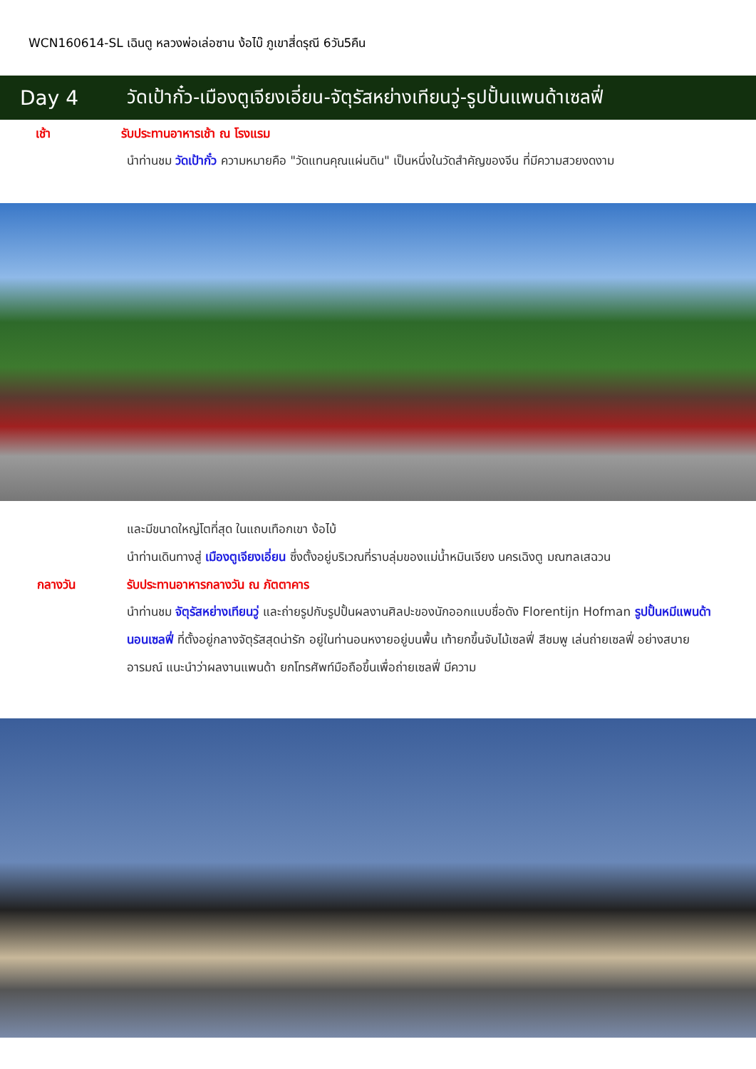WCN160614-SL เฉินตู หลวงพ่อเล่อซาน ง้อไบ๊ ภูเขาสี่ดรุณี 6วัน5คืน
Day 4
วัดเป้ากั๋ว-เมืองตูเจียงเอี่ยน-จัตุรัสหย่างเทียนวู่-รูปปั้นแพนด้าเซลฟี่
เช้า รับประทานอาหารเช้า ณ โรงแรม
นำท่านชม วัดเป้ากั๋ว ความหมายคือ "วัดแทนคุณแผ่นดิน" เป็นหนึ่งในวัดสำคัญของจีน ที่มีความสวยงดงาม
และมีขนาดใหญ่โตที่สุด ในแถบเทือกเขา ง้อไบ้
นำท่านเดินทางสู่ เมืองตูเจียงเอี่ยน ซึ่งตั้งอยู่บริเวณที่ราบลุ่มของแม่น้ำหมินเจียง นครเฉิงตู มณฑลเสฉวน
กลางวัน รับประทานอาหารกลางวัน ณ ภัตตาคาร
นำท่านชม จัตุรัสหย่างเทียนวู่ และถ่ายรูปกับรูปปั้นผลงานศิลปะของนักออกแบบชื่อดัง Florentijn Hofman รูปปั้นหมีแพนด้านอนเซลฟี่ ที่ตั้งอยู่กลางจัตุรัสสุดน่ารัก อยู่ในท่านอนหงายอยู่บนพื้น เท้ายกขึ้นจับไม้เซลฟี่ สีชมพู เล่นถ่ายเซลฟี่ อย่างสบายอารมณ์ แนะนำว่าผลงานแพนด้า ยกโทรศัพท์มือถือขึ้นเพื่อถ่ายเซลฟี่ มีความ